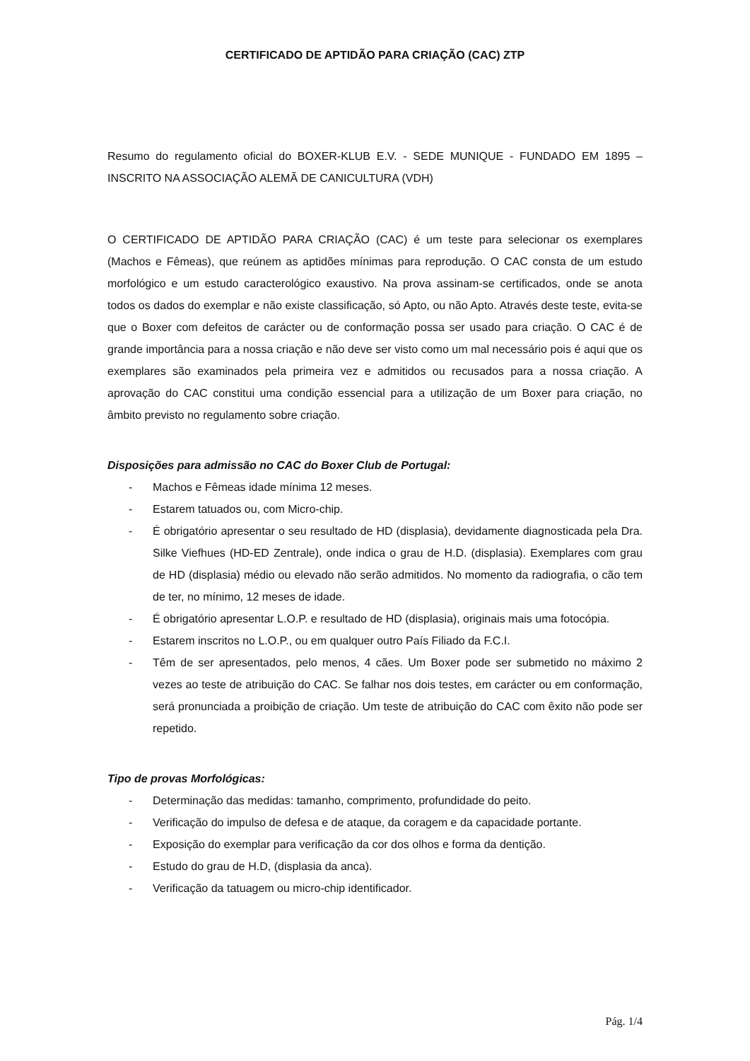CERTIFICADO DE APTIDÃO PARA CRIAÇÃO (CAC) ZTP
Resumo do regulamento oficial do BOXER-KLUB E.V. - SEDE MUNIQUE - FUNDADO EM 1895 – INSCRITO NA ASSOCIAÇÃO ALEMÃ DE CANICULTURA (VDH)
O CERTIFICADO DE APTIDÃO PARA CRIAÇÃO (CAC) é um teste para selecionar os exemplares (Machos e Fêmeas), que reúnem as aptidões mínimas para reprodução. O CAC consta de um estudo morfológico e um estudo caracterológico exaustivo. Na prova assinam-se certificados, onde se anota todos os dados do exemplar e não existe classificação, só Apto, ou não Apto. Através deste teste, evita-se que o Boxer com defeitos de carácter ou de conformação possa ser usado para criação. O CAC é de grande importância para a nossa criação e não deve ser visto como um mal necessário pois é aqui que os exemplares são examinados pela primeira vez e admitidos ou recusados para a nossa criação. A aprovação do CAC constitui uma condição essencial para a utilização de um Boxer para criação, no âmbito previsto no regulamento sobre criação.
Disposições para admissão no CAC do Boxer Club de Portugal:
- Machos e Fêmeas idade mínima 12 meses.
- Estarem tatuados ou, com Micro-chip.
- É obrigatório apresentar o seu resultado de HD (displasia), devidamente diagnosticada pela Dra. Silke Viefhues (HD-ED Zentrale), onde indica o grau de H.D. (displasia). Exemplares com grau de HD (displasia) médio ou elevado não serão admitidos. No momento da radiografia, o cão tem de ter, no mínimo, 12 meses de idade.
- É obrigatório apresentar L.O.P. e resultado de HD (displasia), originais mais uma fotocópia.
- Estarem inscritos no L.O.P., ou em qualquer outro País Filiado da F.C.I.
- Têm de ser apresentados, pelo menos, 4 cães. Um Boxer pode ser submetido no máximo 2 vezes ao teste de atribuição do CAC. Se falhar nos dois testes, em carácter ou em conformação, será pronunciada a proibição de criação. Um teste de atribuição do CAC com êxito não pode ser repetido.
Tipo de provas Morfológicas:
- Determinação das medidas: tamanho, comprimento, profundidade do peito.
- Verificação do impulso de defesa e de ataque, da coragem e da capacidade portante.
- Exposição do exemplar para verificação da cor dos olhos e forma da dentição.
- Estudo do grau de H.D, (displasia da anca).
- Verificação da tatuagem ou micro-chip identificador.
Pág. 1/4